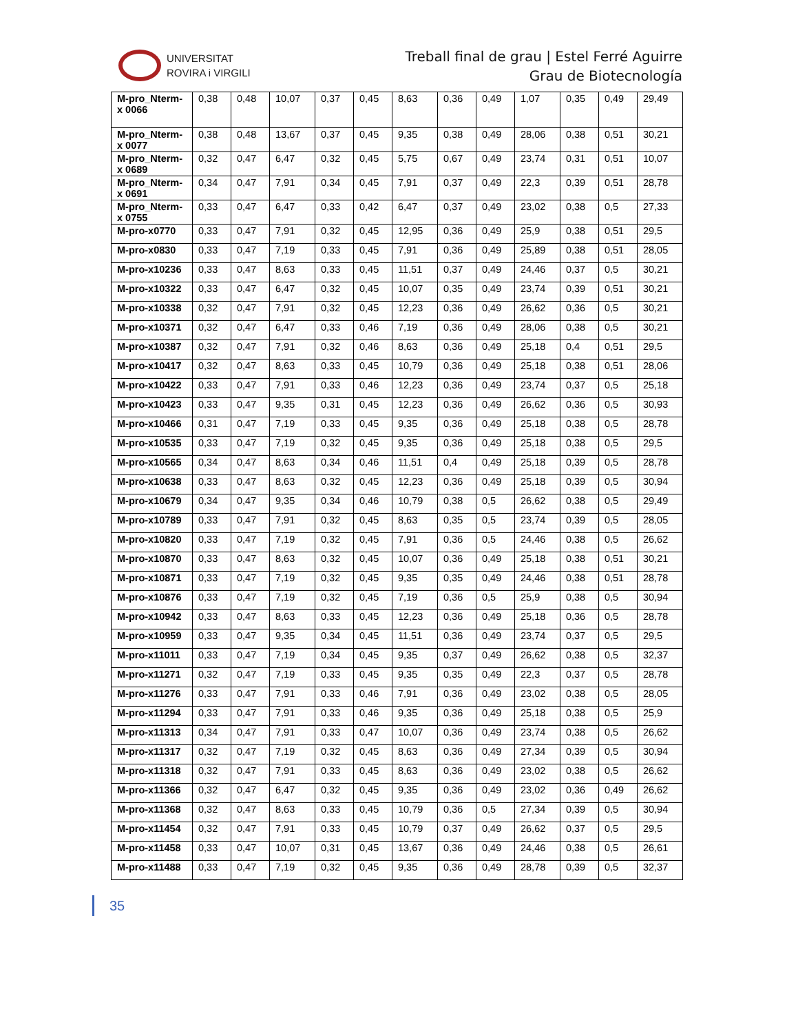UNIVERSITAT
ROVIRA i VIRGILI
Treball final de grau | Estel Ferré Aguirre
Grau de Biotecnología
| M-pro_Nterm-x 0066 | 0,38 | 0,48 | 10,07 | 0,37 | 0,45 | 8,63 | 0,36 | 0,49 | 1,07 | 0,35 | 0,49 | 29,49 |
| M-pro_Nterm-x 0077 | 0,38 | 0,48 | 13,67 | 0,37 | 0,45 | 9,35 | 0,38 | 0,49 | 28,06 | 0,38 | 0,51 | 30,21 |
| M-pro_Nterm-x 0689 | 0,32 | 0,47 | 6,47 | 0,32 | 0,45 | 5,75 | 0,67 | 0,49 | 23,74 | 0,31 | 0,51 | 10,07 |
| M-pro_Nterm-x 0691 | 0,34 | 0,47 | 7,91 | 0,34 | 0,45 | 7,91 | 0,37 | 0,49 | 22,3 | 0,39 | 0,51 | 28,78 |
| M-pro_Nterm-x 0755 | 0,33 | 0,47 | 6,47 | 0,33 | 0,42 | 6,47 | 0,37 | 0,49 | 23,02 | 0,38 | 0,5 | 27,33 |
| M-pro-x0770 | 0,33 | 0,47 | 7,91 | 0,32 | 0,45 | 12,95 | 0,36 | 0,49 | 25,9 | 0,38 | 0,51 | 29,5 |
| M-pro-x0830 | 0,33 | 0,47 | 7,19 | 0,33 | 0,45 | 7,91 | 0,36 | 0,49 | 25,89 | 0,38 | 0,51 | 28,05 |
| M-pro-x10236 | 0,33 | 0,47 | 8,63 | 0,33 | 0,45 | 11,51 | 0,37 | 0,49 | 24,46 | 0,37 | 0,5 | 30,21 |
| M-pro-x10322 | 0,33 | 0,47 | 6,47 | 0,32 | 0,45 | 10,07 | 0,35 | 0,49 | 23,74 | 0,39 | 0,51 | 30,21 |
| M-pro-x10338 | 0,32 | 0,47 | 7,91 | 0,32 | 0,45 | 12,23 | 0,36 | 0,49 | 26,62 | 0,36 | 0,5 | 30,21 |
| M-pro-x10371 | 0,32 | 0,47 | 6,47 | 0,33 | 0,46 | 7,19 | 0,36 | 0,49 | 28,06 | 0,38 | 0,5 | 30,21 |
| M-pro-x10387 | 0,32 | 0,47 | 7,91 | 0,32 | 0,46 | 8,63 | 0,36 | 0,49 | 25,18 | 0,4 | 0,51 | 29,5 |
| M-pro-x10417 | 0,32 | 0,47 | 8,63 | 0,33 | 0,45 | 10,79 | 0,36 | 0,49 | 25,18 | 0,38 | 0,51 | 28,06 |
| M-pro-x10422 | 0,33 | 0,47 | 7,91 | 0,33 | 0,46 | 12,23 | 0,36 | 0,49 | 23,74 | 0,37 | 0,5 | 25,18 |
| M-pro-x10423 | 0,33 | 0,47 | 9,35 | 0,31 | 0,45 | 12,23 | 0,36 | 0,49 | 26,62 | 0,36 | 0,5 | 30,93 |
| M-pro-x10466 | 0,31 | 0,47 | 7,19 | 0,33 | 0,45 | 9,35 | 0,36 | 0,49 | 25,18 | 0,38 | 0,5 | 28,78 |
| M-pro-x10535 | 0,33 | 0,47 | 7,19 | 0,32 | 0,45 | 9,35 | 0,36 | 0,49 | 25,18 | 0,38 | 0,5 | 29,5 |
| M-pro-x10565 | 0,34 | 0,47 | 8,63 | 0,34 | 0,46 | 11,51 | 0,4 | 0,49 | 25,18 | 0,39 | 0,5 | 28,78 |
| M-pro-x10638 | 0,33 | 0,47 | 8,63 | 0,32 | 0,45 | 12,23 | 0,36 | 0,49 | 25,18 | 0,39 | 0,5 | 30,94 |
| M-pro-x10679 | 0,34 | 0,47 | 9,35 | 0,34 | 0,46 | 10,79 | 0,38 | 0,5 | 26,62 | 0,38 | 0,5 | 29,49 |
| M-pro-x10789 | 0,33 | 0,47 | 7,91 | 0,32 | 0,45 | 8,63 | 0,35 | 0,5 | 23,74 | 0,39 | 0,5 | 28,05 |
| M-pro-x10820 | 0,33 | 0,47 | 7,19 | 0,32 | 0,45 | 7,91 | 0,36 | 0,5 | 24,46 | 0,38 | 0,5 | 26,62 |
| M-pro-x10870 | 0,33 | 0,47 | 8,63 | 0,32 | 0,45 | 10,07 | 0,36 | 0,49 | 25,18 | 0,38 | 0,51 | 30,21 |
| M-pro-x10871 | 0,33 | 0,47 | 7,19 | 0,32 | 0,45 | 9,35 | 0,35 | 0,49 | 24,46 | 0,38 | 0,51 | 28,78 |
| M-pro-x10876 | 0,33 | 0,47 | 7,19 | 0,32 | 0,45 | 7,19 | 0,36 | 0,5 | 25,9 | 0,38 | 0,5 | 30,94 |
| M-pro-x10942 | 0,33 | 0,47 | 8,63 | 0,33 | 0,45 | 12,23 | 0,36 | 0,49 | 25,18 | 0,36 | 0,5 | 28,78 |
| M-pro-x10959 | 0,33 | 0,47 | 9,35 | 0,34 | 0,45 | 11,51 | 0,36 | 0,49 | 23,74 | 0,37 | 0,5 | 29,5 |
| M-pro-x11011 | 0,33 | 0,47 | 7,19 | 0,34 | 0,45 | 9,35 | 0,37 | 0,49 | 26,62 | 0,38 | 0,5 | 32,37 |
| M-pro-x11271 | 0,32 | 0,47 | 7,19 | 0,33 | 0,45 | 9,35 | 0,35 | 0,49 | 22,3 | 0,37 | 0,5 | 28,78 |
| M-pro-x11276 | 0,33 | 0,47 | 7,91 | 0,33 | 0,46 | 7,91 | 0,36 | 0,49 | 23,02 | 0,38 | 0,5 | 28,05 |
| M-pro-x11294 | 0,33 | 0,47 | 7,91 | 0,33 | 0,46 | 9,35 | 0,36 | 0,49 | 25,18 | 0,38 | 0,5 | 25,9 |
| M-pro-x11313 | 0,34 | 0,47 | 7,91 | 0,33 | 0,47 | 10,07 | 0,36 | 0,49 | 23,74 | 0,38 | 0,5 | 26,62 |
| M-pro-x11317 | 0,32 | 0,47 | 7,19 | 0,32 | 0,45 | 8,63 | 0,36 | 0,49 | 27,34 | 0,39 | 0,5 | 30,94 |
| M-pro-x11318 | 0,32 | 0,47 | 7,91 | 0,33 | 0,45 | 8,63 | 0,36 | 0,49 | 23,02 | 0,38 | 0,5 | 26,62 |
| M-pro-x11366 | 0,32 | 0,47 | 6,47 | 0,32 | 0,45 | 9,35 | 0,36 | 0,49 | 23,02 | 0,36 | 0,49 | 26,62 |
| M-pro-x11368 | 0,32 | 0,47 | 8,63 | 0,33 | 0,45 | 10,79 | 0,36 | 0,5 | 27,34 | 0,39 | 0,5 | 30,94 |
| M-pro-x11454 | 0,32 | 0,47 | 7,91 | 0,33 | 0,45 | 10,79 | 0,37 | 0,49 | 26,62 | 0,37 | 0,5 | 29,5 |
| M-pro-x11458 | 0,33 | 0,47 | 10,07 | 0,31 | 0,45 | 13,67 | 0,36 | 0,49 | 24,46 | 0,38 | 0,5 | 26,61 |
| M-pro-x11488 | 0,33 | 0,47 | 7,19 | 0,32 | 0,45 | 9,35 | 0,36 | 0,49 | 28,78 | 0,39 | 0,5 | 32,37 |
35